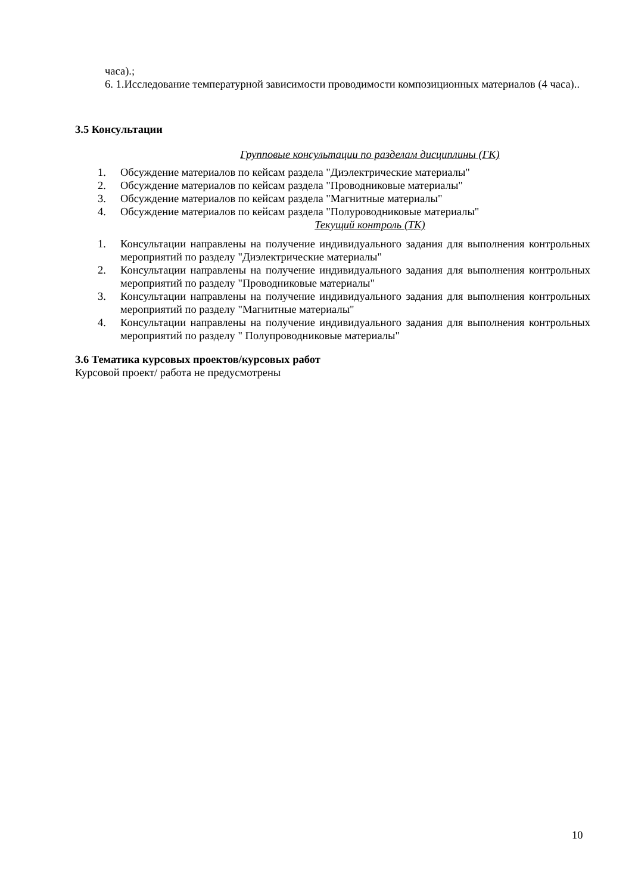часа).;
6. 1.Исследование температурной зависимости проводимости композиционных материалов (4 часа)..
3.5 Консультации
Групповые консультации по разделам дисциплины (ГК)
1. Обсуждение материалов по кейсам раздела "Диэлектрические материалы"
2. Обсуждение материалов по кейсам раздела "Проводниковые материалы"
3. Обсуждение материалов по кейсам раздела "Магнитные материалы"
4. Обсуждение материалов по кейсам раздела "Полуроводниковые материалы"
Текущий контроль (ТК)
1. Консультации направлены на получение индивидуального задания для выполнения контрольных мероприятий по разделу "Диэлектрические материалы"
2. Консультации направлены на получение индивидуального задания для выполнения контрольных мероприятий по разделу "Проводниковые материалы"
3. Консультации направлены на получение индивидуального задания для выполнения контрольных мероприятий по разделу "Магнитные материалы"
4. Консультации направлены на получение индивидуального задания для выполнения контрольных мероприятий по разделу " Полупроводниковые материалы"
3.6 Тематика курсовых проектов/курсовых работ
Курсовой проект/ работа не предусмотрены
10